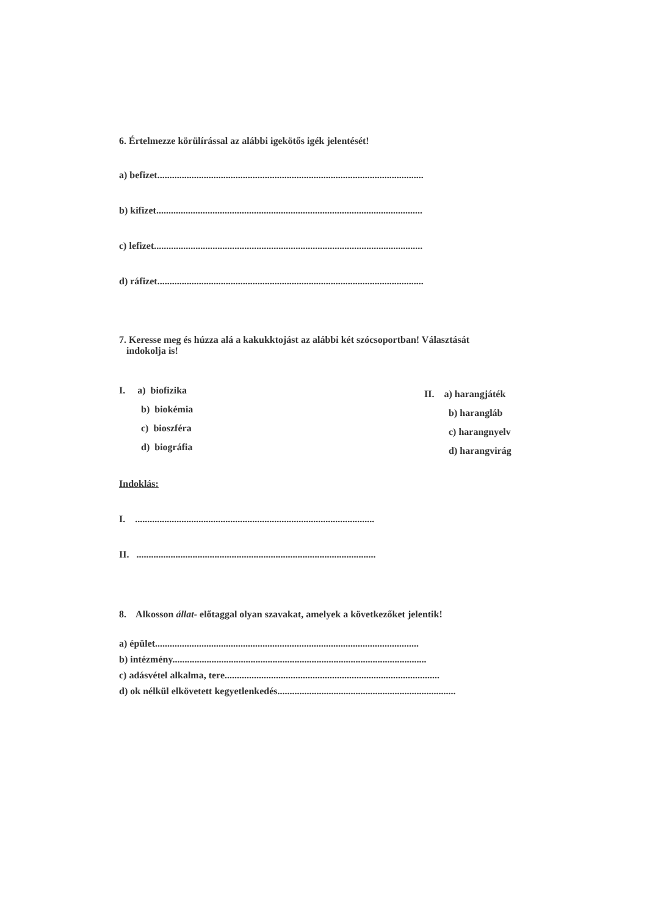6. Értelmezze körülírással az alábbi igekötős igék jelentését!
a) befizet.............................................................................................................
b) kifizet.............................................................................................................
c) lefizet..............................................................................................................
d) ráfizet.............................................................................................................
7. Keresse meg és húzza alá a kakukktojást az alábbi két szócsoportban! Választását
indokolja is!
I. a) biofizika
b) biokémia
c) bioszféra
d) biográfia
II. a) harangjáték
b) harangláb
c) harangnyelv
d) harangvirág
Indoklás:
I. ..................................................................................................
II. ..................................................................................................
8. Alkosson állat- előtaggal olyan szavakat, amelyek a következőket jelentik!
a) épület............................................................................................................
b) intézmény........................................................................................................
c) adásvétel alkalma, tere........................................................................................
d) ok nélkül elkövetett kegyetlenkedés.........................................................................